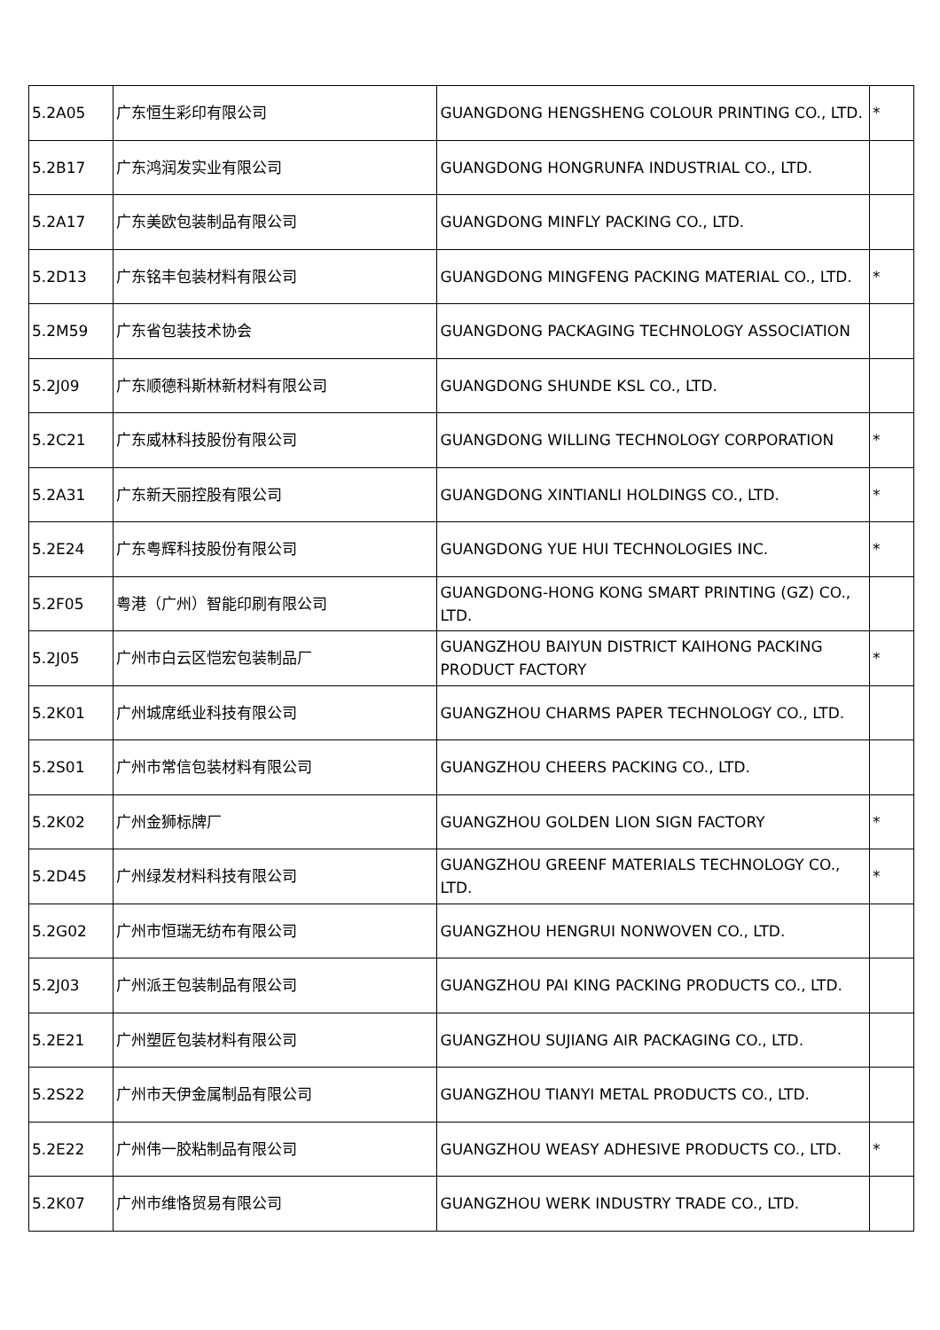| 5.2A05 | 广东恒生彩印有限公司 | GUANGDONG HENGSHENG COLOUR PRINTING CO., LTD. | * |
| 5.2B17 | 广东鸿润发实业有限公司 | GUANGDONG HONGRUNFA INDUSTRIAL CO., LTD. | |
| 5.2A17 | 广东美欧包装制品有限公司 | GUANGDONG MINFLY PACKING CO., LTD. | |
| 5.2D13 | 广东铭丰包装材料有限公司 | GUANGDONG MINGFENG PACKING MATERIAL CO., LTD. | * |
| 5.2M59 | 广东省包装技术协会 | GUANGDONG PACKAGING TECHNOLOGY ASSOCIATION | |
| 5.2J09 | 广东顺德科斯林新材料有限公司 | GUANGDONG SHUNDE KSL CO., LTD. | |
| 5.2C21 | 广东威林科技股份有限公司 | GUANGDONG WILLING TECHNOLOGY CORPORATION | * |
| 5.2A31 | 广东新天丽控股有限公司 | GUANGDONG XINTIANLI HOLDINGS CO., LTD. | * |
| 5.2E24 | 广东粤辉科技股份有限公司 | GUANGDONG YUE HUI TECHNOLOGIES INC. | * |
| 5.2F05 | 粤港（广州）智能印刷有限公司 | GUANGDONG-HONG KONG SMART PRINTING (GZ) CO., LTD. | |
| 5.2J05 | 广州市白云区恺宏包装制品厂 | GUANGZHOU BAIYUN DISTRICT KAIHONG PACKING PRODUCT FACTORY | * |
| 5.2K01 | 广州城席纸业科技有限公司 | GUANGZHOU CHARMS PAPER TECHNOLOGY CO., LTD. | |
| 5.2S01 | 广州市常信包装材料有限公司 | GUANGZHOU CHEERS PACKING CO., LTD. | |
| 5.2K02 | 广州金狮标牌厂 | GUANGZHOU GOLDEN LION SIGN FACTORY | * |
| 5.2D45 | 广州绿发材料科技有限公司 | GUANGZHOU GREENF MATERIALS TECHNOLOGY CO., LTD. | * |
| 5.2G02 | 广州市恒瑞无纺布有限公司 | GUANGZHOU HENGRUI NONWOVEN CO., LTD. | |
| 5.2J03 | 广州派王包装制品有限公司 | GUANGZHOU PAI KING PACKING PRODUCTS CO., LTD. | |
| 5.2E21 | 广州塑匠包装材料有限公司 | GUANGZHOU SUJIANG AIR PACKAGING CO., LTD. | |
| 5.2S22 | 广州市天伊金属制品有限公司 | GUANGZHOU TIANYI METAL PRODUCTS CO., LTD. | |
| 5.2E22 | 广州伟一胶粘制品有限公司 | GUANGZHOU WEASY ADHESIVE PRODUCTS CO., LTD. | * |
| 5.2K07 | 广州市维恪贸易有限公司 | GUANGZHOU WERK INDUSTRY TRADE CO., LTD. | |